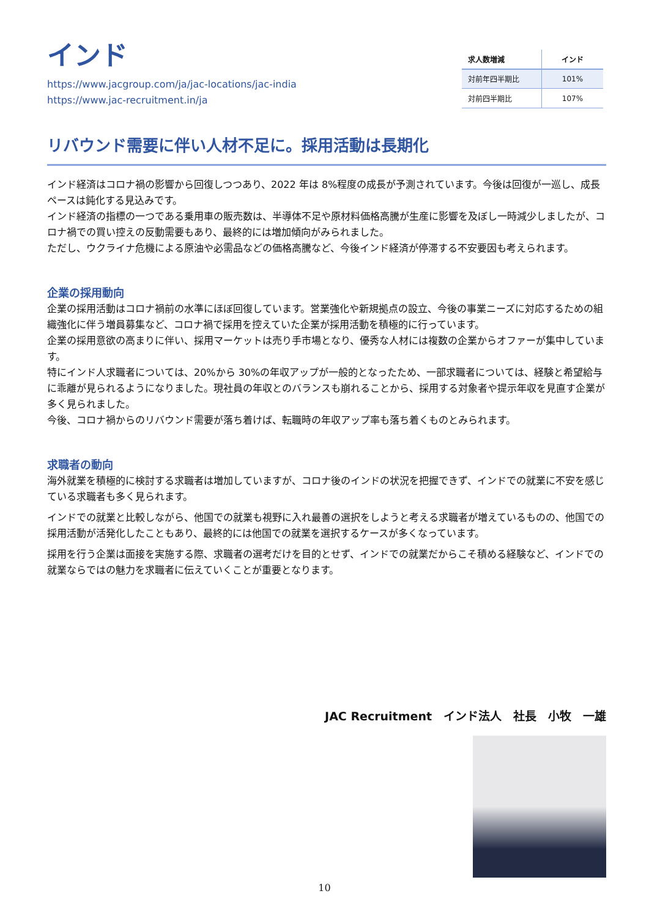インド
https://www.jacgroup.com/ja/jac-locations/jac-india
https://www.jac-recruitment.in/ja
| 求人数増減 | インド |
| --- | --- |
| 対前年四半期比 | 101% |
| 対前四半期比 | 107% |
リバウンド需要に伴い人材不足に。採用活動は長期化
インド経済はコロナ禍の影響から回復しつつあり、2022 年は 8%程度の成長が予測されています。今後は回復が一巡し、成長ペースは鈍化する見込みです。
インド経済の指標の一つである乗用車の販売数は、半導体不足や原材料価格高騰が生産に影響を及ぼし一時減少しましたが、コロナ禍での買い控えの反動需要もあり、最終的には増加傾向がみられました。
ただし、ウクライナ危機による原油や必需品などの価格高騰など、今後インド経済が停滞する不安要因も考えられます。
企業の採用動向
企業の採用活動はコロナ禍前の水準にほぼ回復しています。営業強化や新規拠点の設立、今後の事業ニーズに対応するための組織強化に伴う増員募集など、コロナ禍で採用を控えていた企業が採用活動を積極的に行っています。
企業の採用意欲の高まりに伴い、採用マーケットは売り手市場となり、優秀な人材には複数の企業からオファーが集中しています。
特にインド人求職者については、20%から 30%の年収アップが一般的となったため、一部求職者については、経験と希望給与に乖離が見られるようになりました。現社員の年収とのバランスも崩れることから、採用する対象者や提示年収を見直す企業が多く見られました。
今後、コロナ禍からのリバウンド需要が落ち着けば、転職時の年収アップ率も落ち着くものとみられます。
求職者の動向
海外就業を積極的に検討する求職者は増加していますが、コロナ後のインドの状況を把握できず、インドでの就業に不安を感じている求職者も多く見られます。
インドでの就業と比較しながら、他国での就業も視野に入れ最善の選択をしようと考える求職者が増えているものの、他国での採用活動が活発化したこともあり、最終的には他国での就業を選択するケースが多くなっています。
採用を行う企業は面接を実施する際、求職者の選考だけを目的とせず、インドでの就業だからこそ積める経験など、インドでの就業ならではの魅力を求職者に伝えていくことが重要となります。
JAC Recruitment　インド法人　社長　小牧　一雄
10